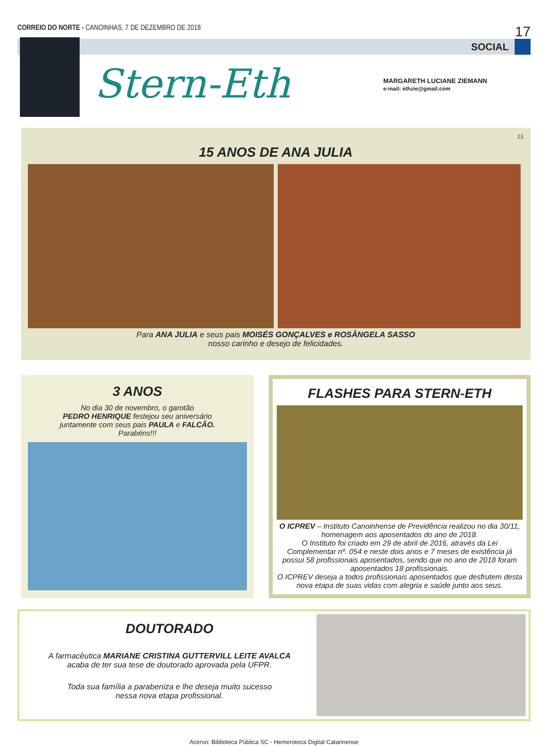CORREIO DO NORTE - CANOINHAS, 7 DE DEZEMBRO DE 2018
17
SOCIAL
Stern-Eth
MARGARETH LUCIANE ZIEMANN
e-mail: ethzie@gmail.com
15
15 ANOS DE ANA JULIA
Para ANA JULIA e seus pais MOISÉS GONÇALVES e ROSÂNGELA SASSO
nosso carinho e desejo de felicidades.
3 ANOS
No dia 30 de novembro, o garotão
PEDRO HENRIQUE festejou seu aniversário
juntamente com seus pais PAULA e FALCÃO.
Parabéns!!!
FLASHES PARA STERN-ETH
O ICPREV – Instituto Canoinhense de Previdência realizou no dia 30/11, homenagem aos aposentados do ano de 2018.
O Instituto foi criado em 29 de abril de 2016, através da Lei Complementar nº. 054 e neste dois anos e 7 meses de existência já possui 58 profissionais aposentados, sendo que no ano de 2018 foram aposentados 18 profissionais.
O ICPREV deseja a todos profissionais aposentados que desfrutem desta nova etapa de suas vidas com alegria e saúde junto aos seus.
DOUTORADO
A farmacêutica MARIANE CRISTINA GUTTERVILL LEITE AVALCA
acaba de ter sua tese de doutorado aprovada pela UFPR.
Toda sua família a parabeniza e lhe deseja muito sucesso
nessa nova etapa profissional.
Acervo: Biblioteca Pública SC - Hemeroteca Digital Catarinense